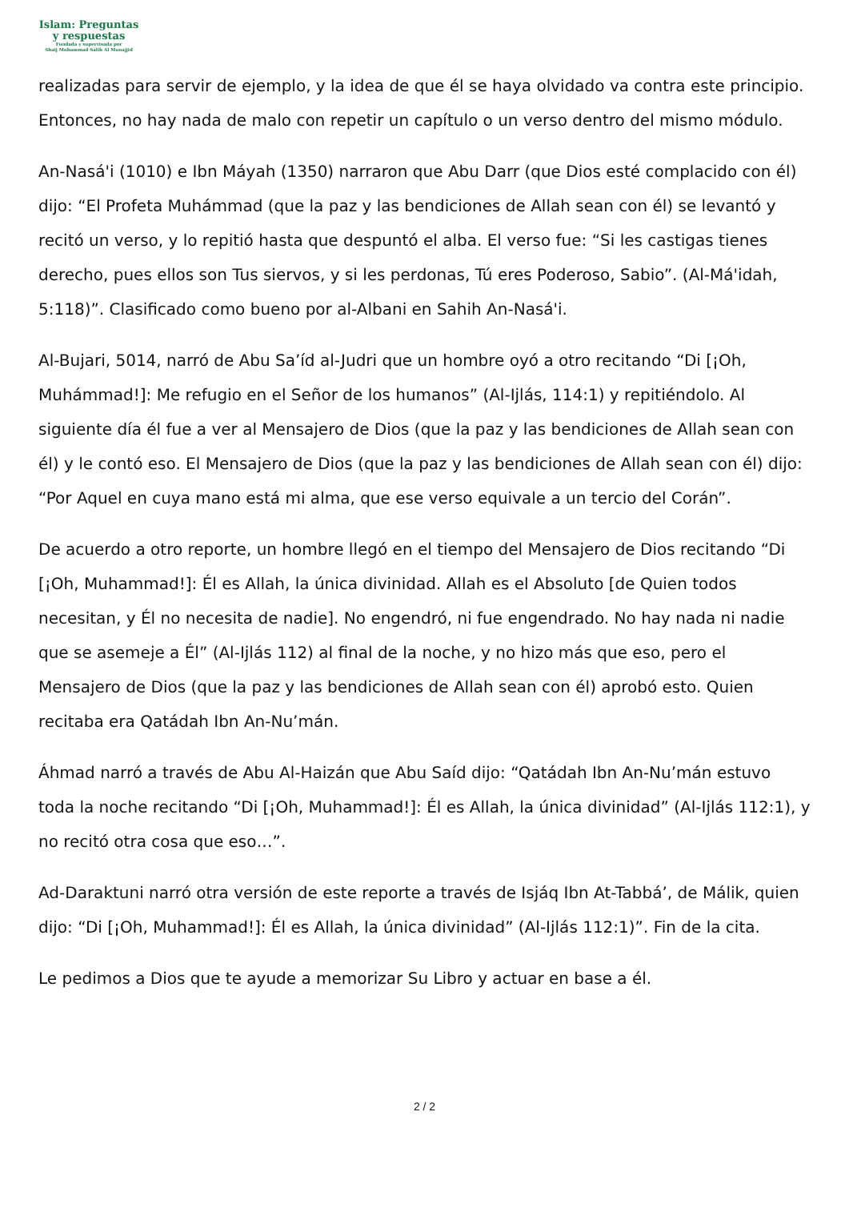Islam: Preguntas
y respuestas
Fundada y supervisada por
Shaij Muhammad Salih Al Munajjid
realizadas para servir de ejemplo, y la idea de que él se haya olvidado va contra este principio. Entonces, no hay nada de malo con repetir un capítulo o un verso dentro del mismo módulo.
An-Nasá'i (1010) e Ibn Máyah (1350) narraron que Abu Darr (que Dios esté complacido con él) dijo: “El Profeta Muhámmad (que la paz y las bendiciones de Allah sean con él) se levantó y recitó un verso, y lo repitió hasta que despuntó el alba. El verso fue: “Si les castigas tienes derecho, pues ellos son Tus siervos, y si les perdonas, Tú eres Poderoso, Sabio”. (Al-Má'idah, 5:118)”. Clasificado como bueno por al-Albani en Sahih An-Nasá'i.
Al-Bujari, 5014, narró de Abu Sa’íd al-Judri que un hombre oyó a otro recitando “Di [¡Oh, Muhámmad!]: Me refugio en el Señor de los humanos” (Al-Ijlás, 114:1) y repitiéndolo. Al siguiente día él fue a ver al Mensajero de Dios (que la paz y las bendiciones de Allah sean con él) y le contó eso. El Mensajero de Dios (que la paz y las bendiciones de Allah sean con él) dijo: “Por Aquel en cuya mano está mi alma, que ese verso equivale a un tercio del Corán”.
De acuerdo a otro reporte, un hombre llegó en el tiempo del Mensajero de Dios recitando “Di [¡Oh, Muhammad!]: Él es Allah, la única divinidad. Allah es el Absoluto [de Quien todos necesitan, y Él no necesita de nadie]. No engendró, ni fue engendrado. No hay nada ni nadie que se asemeje a Él” (Al-Ijlás 112) al final de la noche, y no hizo más que eso, pero el Mensajero de Dios (que la paz y las bendiciones de Allah sean con él) aprobó esto. Quien recitaba era Qatádah Ibn An-Nu’mán.
Áhmad narró a través de Abu Al-Haizán que Abu Saíd dijo: “Qatádah Ibn An-Nu’mán estuvo toda la noche recitando “Di [¡Oh, Muhammad!]: Él es Allah, la única divinidad” (Al-Ijlás 112:1), y no recitó otra cosa que eso…”.
Ad-Daraktuni narró otra versión de este reporte a través de Isjáq Ibn At-Tabbá’, de Málik, quien dijo: “Di [¡Oh, Muhammad!]: Él es Allah, la única divinidad” (Al-Ijlás 112:1)”. Fin de la cita.
Le pedimos a Dios que te ayude a memorizar Su Libro y actuar en base a él.
2 / 2